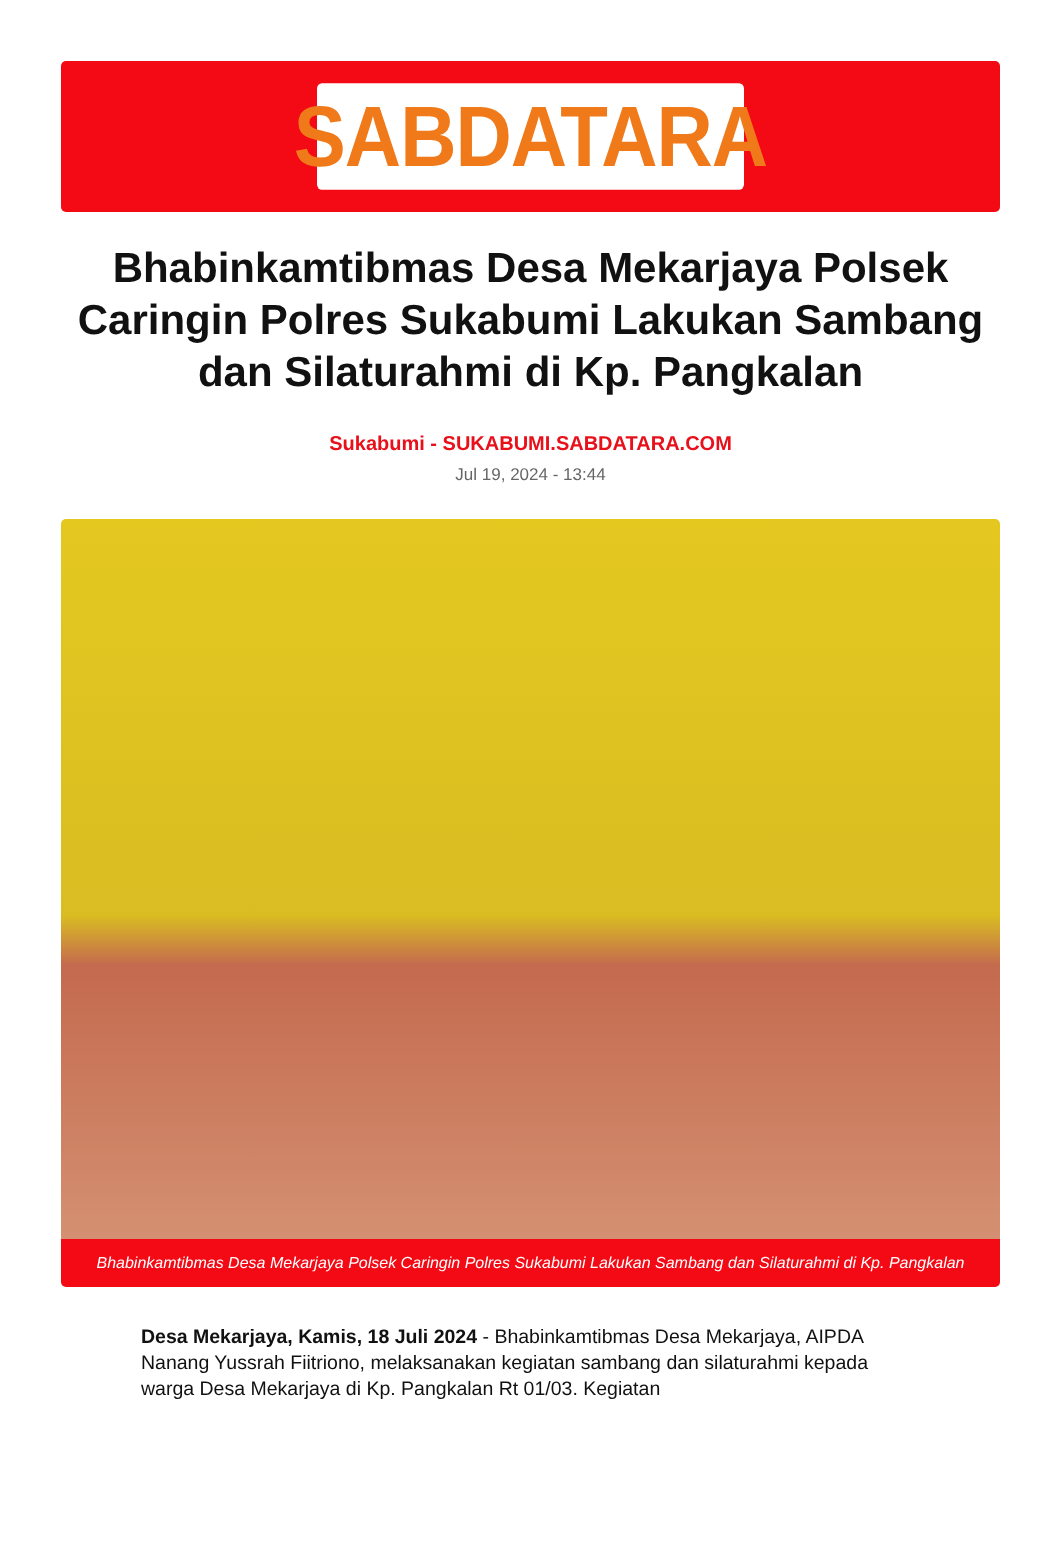SABDATARA
Bhabinkamtibmas Desa Mekarjaya Polsek Caringin Polres Sukabumi Lakukan Sambang dan Silaturahmi di Kp. Pangkalan
Sukabumi - SUKABUMI.SABDATARA.COM
Jul 19, 2024 - 13:44
Bhabinkamtibmas Desa Mekarjaya Polsek Caringin Polres Sukabumi Lakukan Sambang dan Silaturahmi di Kp. Pangkalan
Desa Mekarjaya, Kamis, 18 Juli 2024 - Bhabinkamtibmas Desa Mekarjaya, AIPDA Nanang Yussrah Fiitriono, melaksanakan kegiatan sambang dan silaturahmi kepada warga Desa Mekarjaya di Kp. Pangkalan Rt 01/03. Kegiatan